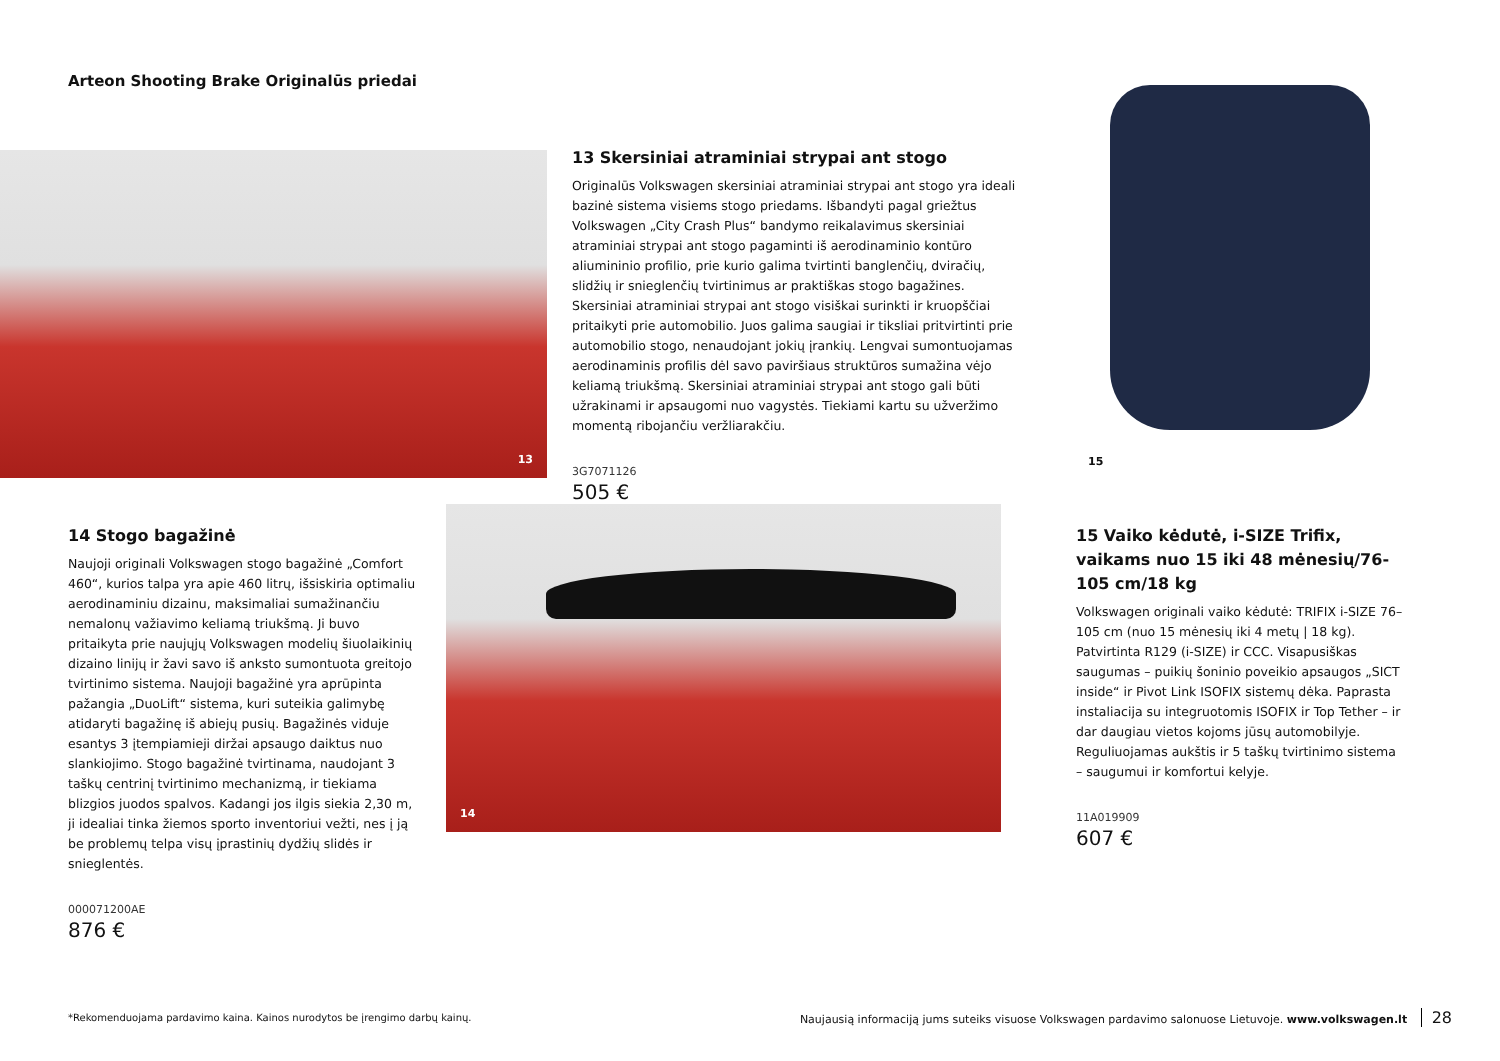Arteon Shooting Brake Originalūs priedai
13
13 Skersiniai atraminiai strypai ant stogo
Originalūs Volkswagen skersiniai atraminiai strypai ant stogo yra ideali bazinė sistema visiems stogo priedams. Išbandyti pagal griežtus Volkswagen „City Crash Plus“ bandymo reikalavimus skersiniai atraminiai strypai ant stogo pagaminti iš aerodinaminio kontūro aliumininio profilio, prie kurio galima tvirtinti banglenčių, dviračių, slidžių ir snieglenčių tvirtinimus ar praktiškas stogo bagažines. Skersiniai atraminiai strypai ant stogo visiškai surinkti ir kruopščiai pritaikyti prie automobilio. Juos galima saugiai ir tiksliai pritvirtinti prie automobilio stogo, nenaudojant jokių įrankių. Lengvai sumontuojamas aerodinaminis profilis dėl savo paviršiaus struktūros sumažina vėjo keliamą triukšmą. Skersiniai atraminiai strypai ant stogo gali būti užrakinami ir apsaugomi nuo vagystės. Tiekiami kartu su užveržimo momentą ribojančiu veržliarakčiu.
3G7071126
505 €
15
14 Stogo bagažinė
Naujoji originali Volkswagen stogo bagažinė „Comfort 460“, kurios talpa yra apie 460 litrų, išsiskiria optimaliu aerodinaminiu dizainu, maksimaliai sumažinančiu nemalonų važiavimo keliamą triukšmą. Ji buvo pritaikyta prie naujųjų Volkswagen modelių šiuolaikinių dizaino linijų ir žavi savo iš anksto sumontuota greitojo tvirtinimo sistema. Naujoji bagažinė yra aprūpinta pažangia „DuoLift“ sistema, kuri suteikia galimybę atidaryti bagažinę iš abiejų pusių. Bagažinės viduje esantys 3 įtempiamieji diržai apsaugo daiktus nuo slankiojimo. Stogo bagažinė tvirtinama, naudojant 3 taškų centrinį tvirtinimo mechanizmą, ir tiekiama blizgios juodos spalvos. Kadangi jos ilgis siekia 2,30 m, ji idealiai tinka žiemos sporto inventoriui vežti, nes į ją be problemų telpa visų įprastinių dydžių slidės ir snieglentės.
000071200AE
876 €
14
15 Vaiko kėdutė, i-SIZE Trifix, vaikams nuo 15 iki 48 mėnesių/76-105 cm/18 kg
Volkswagen originali vaiko kėdutė: TRIFIX i-SIZE 76–105 cm (nuo 15 mėnesių iki 4 metų | 18 kg). Patvirtinta R129 (i-SIZE) ir CCC. Visapusiškas saugumas – puikių šoninio poveikio apsaugos „SICT inside“ ir Pivot Link ISOFIX sistemų dėka. Paprasta instaliacija su integruotomis ISOFIX ir Top Tether – ir dar daugiau vietos kojoms jūsų automobilyje. Reguliuojamas aukštis ir 5 taškų tvirtinimo sistema – saugumui ir komfortui kelyje.
11A019909
607 €
*Rekomenduojama pardavimo kaina. Kainos nurodytos be įrengimo darbų kainų.
Naujausią informaciją jums suteiks visuose Volkswagen pardavimo salonuose Lietuvoje. www.volkswagen.lt 28